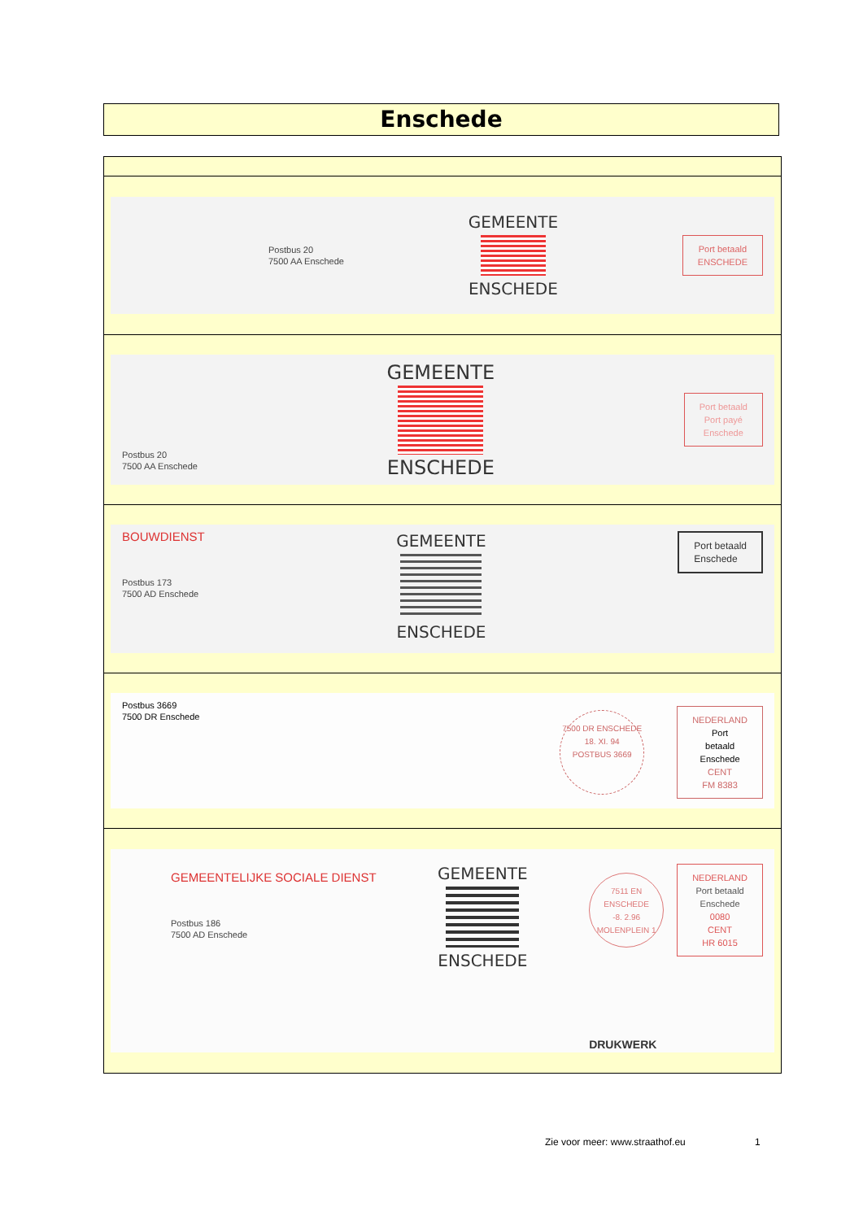Enschede
| Postbus 20 7500 AA Enschede GEMEENTE ENSCHEDE Port betaald ENSCHEDE |
| Postbus 20 7500 AA Enschede GEMEENTE ENSCHEDE Port betaald Port payé Enschede |
| BOUWDIENST Postbus 173 7500 AD Enschede GEMEENTE ENSCHEDE Port betaald Enschede |
| Postbus 3669 7500 DR Enschede 7500 DR ENSCHEDE 18. XI. 94 POSTBUS 3669 NEDERLAND Port betaald Enschede CENT FM 8383 |
| GEMEENTELIJKE SOCIALE DIENST Postbus 186 7500 AD Enschede GEMEENTE ENSCHEDE 7511 EN ENSCHEDE -8. 2.96 MOLENPLEIN 1 NEDERLAND Port betaald Enschede 0080 CENT HR 6015 DRUKWERK |
Zie voor meer: www.straathof.eu
1